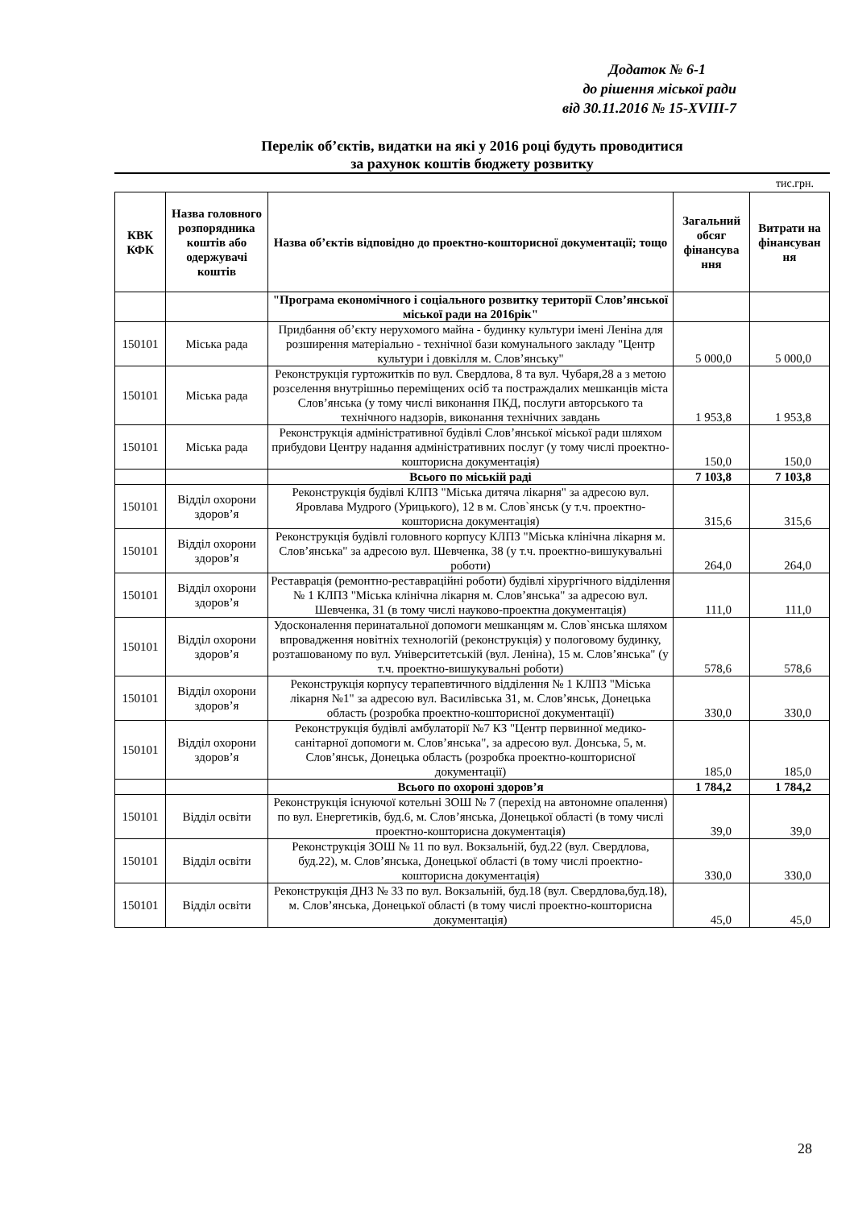Додаток № 6-1
до рішення міської ради
від 30.11.2016 № 15-XVIII-7
Перелік об’єктів, видатки на які у 2016 році будуть проводитися
за рахунок коштів бюджету розвитку
тис.грн.
| КВК КФК | Назва головного розпорядника коштів або одержувачі коштів | Назва об’єктів відповідно до проектно-кошторисної документації; тощо | Загальний обсяг фінансува ння | Витрати на фінансуван ня |
| --- | --- | --- | --- | --- |
| | | "Програма економічного і соціального розвитку території Слов’янської міської ради на 2016рік" | | |
| 150101 | Міська рада | Придбання об’єкту нерухомого майна - будинку культури імені Леніна для розширення матеріально - технічної бази комунального закладу "Центр культури і довкілля м. Слов’янську" | 5 000,0 | 5 000,0 |
| 150101 | Міська рада | Реконструкція гуртожитків по вул. Свердлова, 8 та вул. Чубаря,28 а з метою розселення внутрішньо переміщених осіб та постраждалих мешканців міста Слов’янська (у тому числі виконання ПКД, послуги авторського та технічного надзорів, виконання технічних завдань | 1 953,8 | 1 953,8 |
| 150101 | Міська рада | Реконструкція адміністративної будівлі Слов’янської міської ради шляхом прибудови Центру надання адміністративних послуг (у тому числі проектно-кошторисна документація) | 150,0 | 150,0 |
| | | Всього по міській раді | 7 103,8 | 7 103,8 |
| 150101 | Відділ охорони здоров’я | Реконструкція будівлі КЛПЗ "Міська дитяча лікарня" за адресою вул. Яровлава Мудрого (Урицького), 12 в м. Слов`янськ (у т.ч. проектно-кошторисна документація) | 315,6 | 315,6 |
| 150101 | Відділ охорони здоров’я | Реконструкція будівлі головного корпусу КЛПЗ "Міська клінічна лікарня м. Слов’янська" за адресою вул. Шевченка, 38 (у т.ч. проектно-вишукувальні роботи) | 264,0 | 264,0 |
| 150101 | Відділ охорони здоров’я | Реставрація (ремонтно-реставраційні роботи) будівлі хірургічного відділення № 1 КЛПЗ "Міська клінічна лікарня м. Слов’янська" за адресою вул. Шевченка, 31 (в тому числі науково-проектна документація) | 111,0 | 111,0 |
| 150101 | Відділ охорони здоров’я | Удосконалення перинатальної допомоги мешканцям м. Слов`янська шляхом впровадження новітніх технологій (реконструкція) у пологовому будинку, розташованому по вул. Університетській (вул. Леніна), 15 м. Слов’янська" (у т.ч. проектно-вишукувальні роботи) | 578,6 | 578,6 |
| 150101 | Відділ охорони здоров’я | Реконструкція корпусу терапевтичного відділення № 1 КЛПЗ "Міська лікарня №1" за адресою вул. Василівська 31, м. Слов’янськ, Донецька область (розробка проектно-кошторисної документації) | 330,0 | 330,0 |
| 150101 | Відділ охорони здоров’я | Реконструкція будівлі амбулаторії №7 КЗ "Центр первинної медико-санітарної допомоги м. Слов’янська", за адресою вул. Донська, 5, м. Слов’янськ, Донецька область (розробка проектно-кошторисної документації) | 185,0 | 185,0 |
| | | Всього по охороні здоров’я | 1 784,2 | 1 784,2 |
| 150101 | Відділ освіти | Реконструкція існуючої котельні ЗОШ № 7 (перехід на автономне опалення) по вул. Енергетиків, буд.6, м. Слов’янська, Донецької області (в тому числі проектно-кошторисна документація) | 39,0 | 39,0 |
| 150101 | Відділ освіти | Реконструкція ЗОШ № 11 по вул. Вокзальній, буд.22 (вул. Свердлова, буд.22), м. Слов’янська, Донецької області (в тому числі проектно-кошторисна документація) | 330,0 | 330,0 |
| 150101 | Відділ освіти | Реконструкція ДНЗ № 33 по вул. Вокзальній, буд.18 (вул. Свердлова,буд.18), м. Слов’янська, Донецької області (в тому числі проектно-кошторисна документація) | 45,0 | 45,0 |
28